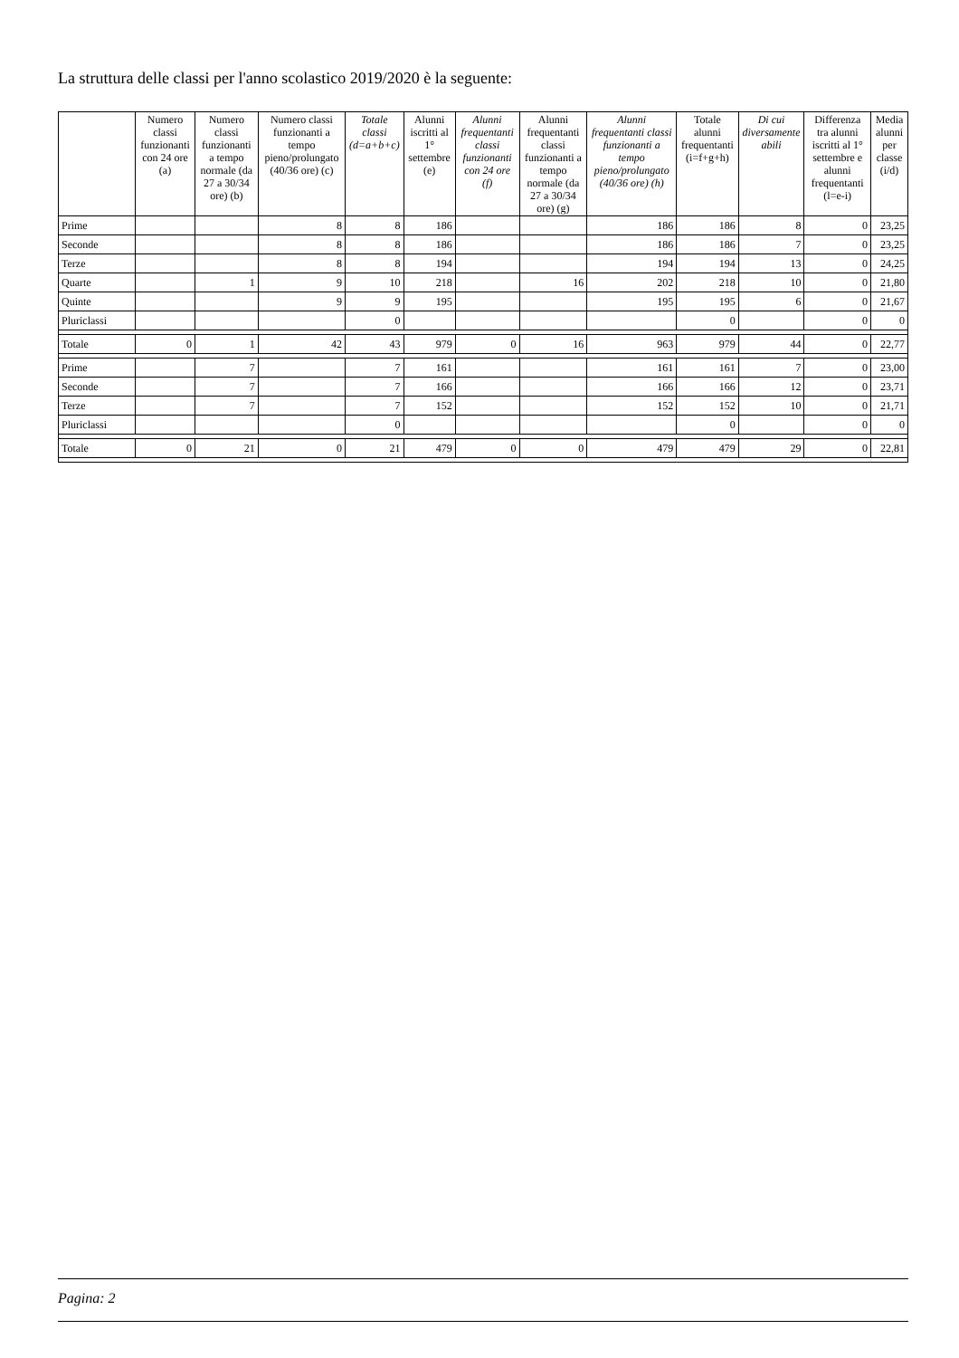La struttura delle classi per l'anno scolastico 2019/2020 è la seguente:
| | Numero classi funzionanti con 24 ore (a) | Numero classi funzionanti a tempo normale (da 27 a 30/34 ore) (b) | Numero classi funzionanti a tempo pieno/prolungato (40/36 ore) (c) | Totale classi (d=a+b+c) | Alunni iscritti al 1° settembre (e) | Alunni frequentanti classi funzionanti con 24 ore (f) | Alunni frequentanti classi funzionanti a tempo normale (da 27 a 30/34 ore) (g) | Alunni frequentanti classi funzionanti a tempo pieno/prolungato (40/36 ore) (h) | Totale alunni frequentanti (i=f+g+h) | Di cui diversamente abili | Differenza tra alunni iscritti al 1° settembre e alunni frequentanti (l=e-i) | Media alunni per classe (i/d) |
| --- | --- | --- | --- | --- | --- | --- | --- | --- | --- | --- | --- | --- |
| Prime | | | 8 | 8 | 186 | | | 186 | 186 | 8 | 0 | 23,25 |
| Seconde | | | 8 | 8 | 186 | | | 186 | 186 | 7 | 0 | 23,25 |
| Terze | | | 8 | 8 | 194 | | | 194 | 194 | 13 | 0 | 24,25 |
| Quarte | | 1 | 9 | 10 | 218 | | 16 | 202 | 218 | 10 | 0 | 21,80 |
| Quinte | | | 9 | 9 | 195 | | | 195 | 195 | 6 | 0 | 21,67 |
| Pluriclassi | | | | 0 | | | | | 0 | | 0 | 0 |
| Totale | 0 | 1 | 42 | 43 | 979 | 0 | 16 | 963 | 979 | 44 | 0 | 22,77 |
| Prime | | 7 | | 7 | 161 | | | 161 | 161 | 7 | 0 | 23,00 |
| Seconde | | 7 | | 7 | 166 | | | 166 | 166 | 12 | 0 | 23,71 |
| Terze | | 7 | | 7 | 152 | | | 152 | 152 | 10 | 0 | 21,71 |
| Pluriclassi | | | | 0 | | | | | 0 | | 0 | 0 |
| Totale | 0 | 21 | 0 | 21 | 479 | 0 | 0 | 479 | 479 | 29 | 0 | 22,81 |
Pagina: 2